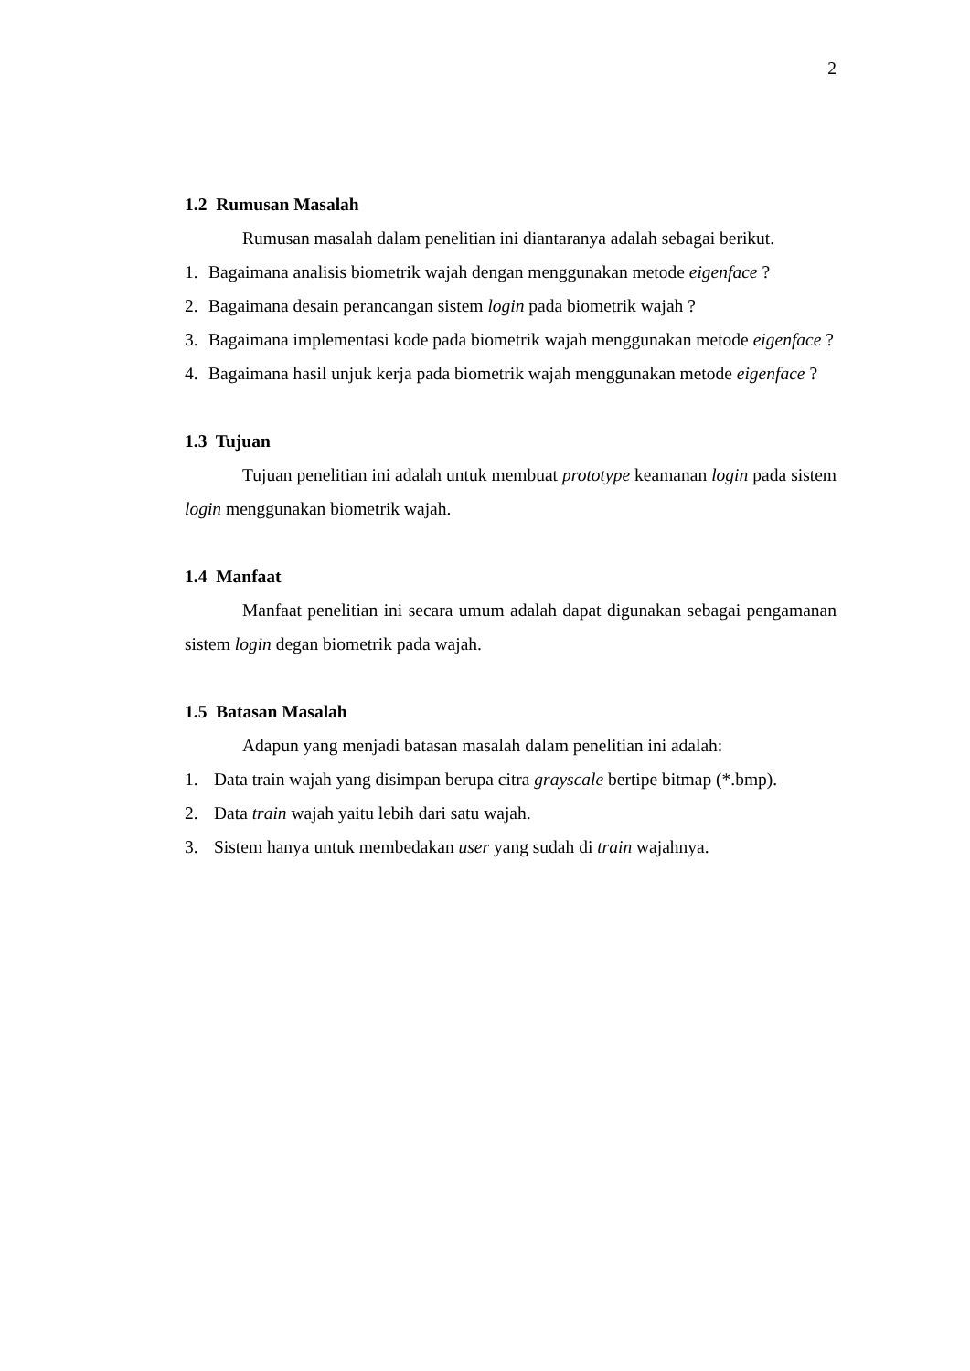2
1.2 Rumusan Masalah
Rumusan masalah dalam penelitian ini diantaranya adalah sebagai berikut.
1. Bagaimana analisis biometrik wajah dengan menggunakan metode eigenface ?
2. Bagaimana desain perancangan sistem login pada biometrik wajah ?
3. Bagaimana implementasi kode pada biometrik wajah menggunakan metode eigenface ?
4. Bagaimana hasil unjuk kerja pada biometrik wajah menggunakan metode eigenface ?
1.3 Tujuan
Tujuan penelitian ini adalah untuk membuat prototype keamanan login pada sistem login menggunakan biometrik wajah.
1.4 Manfaat
Manfaat penelitian ini secara umum adalah dapat digunakan sebagai pengamanan sistem login degan biometrik pada wajah.
1.5 Batasan Masalah
Adapun yang menjadi batasan masalah dalam penelitian ini adalah:
1. Data train wajah yang disimpan berupa citra grayscale bertipe bitmap (*.bmp).
2. Data train wajah yaitu lebih dari satu wajah.
3. Sistem hanya untuk membedakan user yang sudah di train wajahnya.